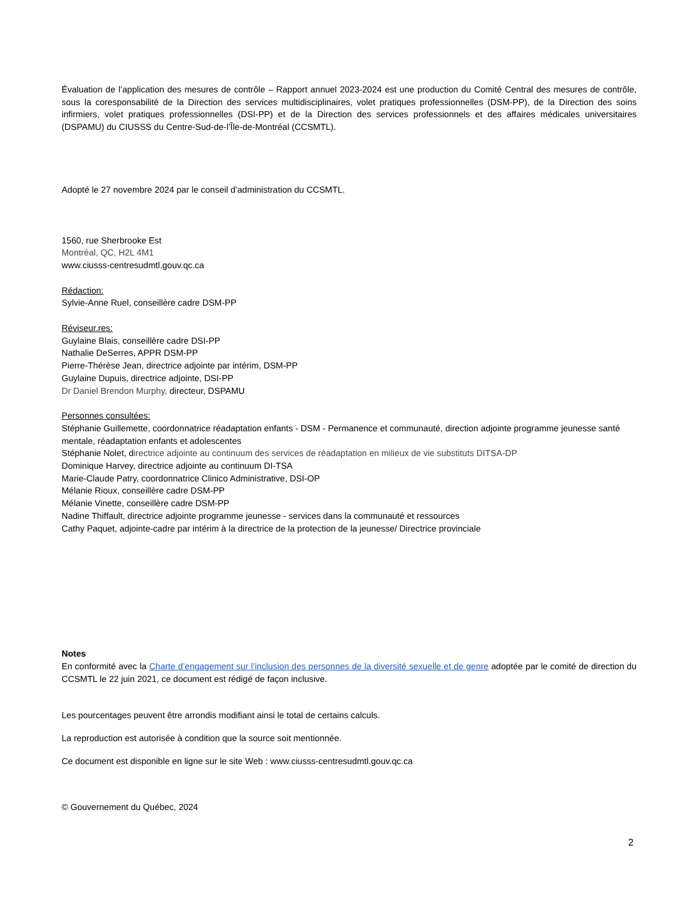Évaluation de l’application des mesures de contrôle – Rapport annuel 2023-2024 est une production du Comité Central des mesures de contrôle, sous la coresponsabilité de la Direction des services multidisciplinaires, volet pratiques professionnelles (DSM-PP), de la Direction des soins infirmiers, volet pratiques professionnelles (DSI-PP) et de la Direction des services professionnels et des affaires médicales universitaires (DSPAMU) du CIUSSS du Centre-Sud-de-l’Île-de-Montréal (CCSMTL).
Adopté le 27 novembre 2024 par le conseil d’administration du CCSMTL.
1560, rue Sherbrooke Est
Montréal, QC, H2L 4M1
www.ciusss-centresudmtl.gouv.qc.ca
Rédaction:
Sylvie-Anne Ruel, conseillère cadre DSM-PP
Réviseur.res:
Guylaine Blais, conseillère cadre DSI-PP
Nathalie DeSerres, APPR DSM-PP
Pierre-Thérèse Jean, directrice adjointe par intérim, DSM-PP
Guylaine Dupuis, directrice adjointe, DSI-PP
Dr Daniel Brendon Murphy, directeur, DSPAMU
Personnes consultées:
Stéphanie Guillemette, coordonnatrice réadaptation enfants - DSM - Permanence et communauté, direction adjointe programme jeunesse santé mentale, réadaptation enfants et adolescentes
Stéphanie Nolet, directrice adjointe au continuum des services de réadaptation en milieux de vie substituts DITSA-DP
Dominique Harvey, directrice adjointe au continuum DI-TSA
Marie-Claude Patry, coordonnatrice Clinico Administrative, DSI-OP
Mélanie Rioux, conseillère cadre DSM-PP
Mélanie Vinette, conseillère cadre DSM-PP
Nadine Thiffault, directrice adjointe programme jeunesse - services dans la communauté et ressources
Cathy Paquet, adjointe-cadre par intérim à la directrice de la protection de la jeunesse/ Directrice provinciale
Notes
En conformité avec la Charte d’engagement sur l’inclusion des personnes de la diversité sexuelle et de genre adoptée par le comité de direction du CCSMTL le 22 juin 2021, ce document est rédigé de façon inclusive.
Les pourcentages peuvent être arrondis modifiant ainsi le total de certains calculs.
La reproduction est autorisée à condition que la source soit mentionnée.
Ce document est disponible en ligne sur le site Web : www.ciusss-centresudmtl.gouv.qc.ca
© Gouvernement du Québec, 2024
2